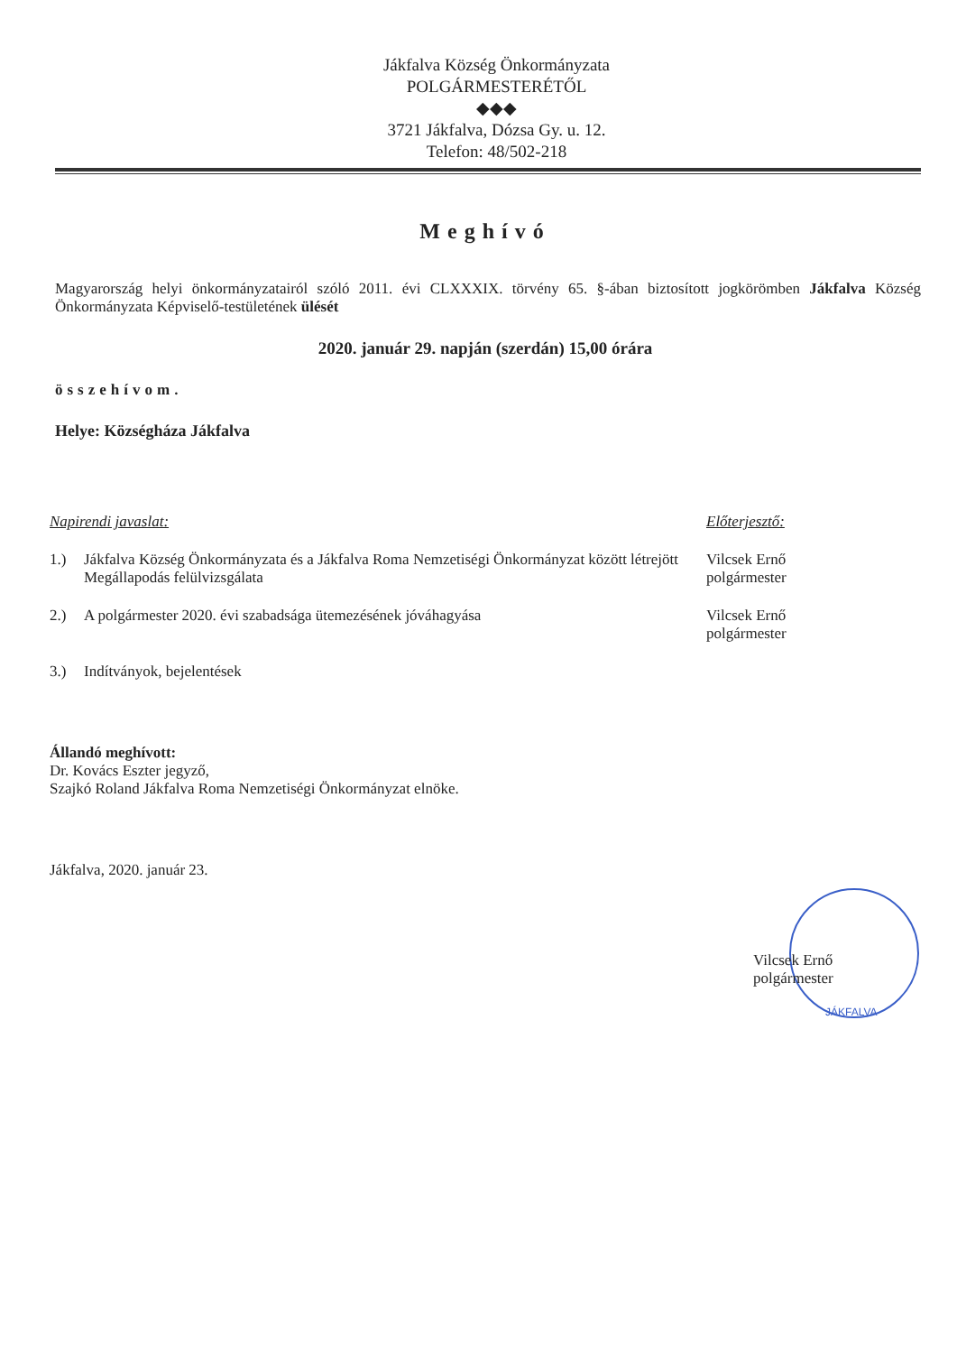Jákfalva Község Önkormányzata
POLGÁRMESTERÉTŐL
◆◆◆
3721 Jákfalva, Dózsa Gy. u. 12.
Telefon: 48/502-218
Meghívó
Magyarország helyi önkormányzatairól szóló 2011. évi CLXXXIX. törvény 65. §-ában biztosított jogkörömben Jákfalva Község Önkormányzata Képviselő-testületének ülését
2020. január 29. napján (szerdán) 15,00 órára
összehívom.
Helye: Községháza Jákfalva
Napirendi javaslat: Előterjesztő:
1.) Jákfalva Község Önkormányzata és a Jákfalva Roma Nemzetiségi Önkormányzat között létrejött Megállapodás felülvizsgálata
Vilcsek Ernő
polgármester
2.) A polgármester 2020. évi szabadsága ütemezésének jóváhagyása Vilcsek Ernő
polgármester
3.) Indítványok, bejelentések
Állandó meghívott:
Dr. Kovács Eszter jegyző,
Szajkó Roland Jákfalva Roma Nemzetiségi Önkormányzat elnöke.
Jákfalva, 2020. január 23.
Vilcsek Ernő
polgármester
JÁKFALVA